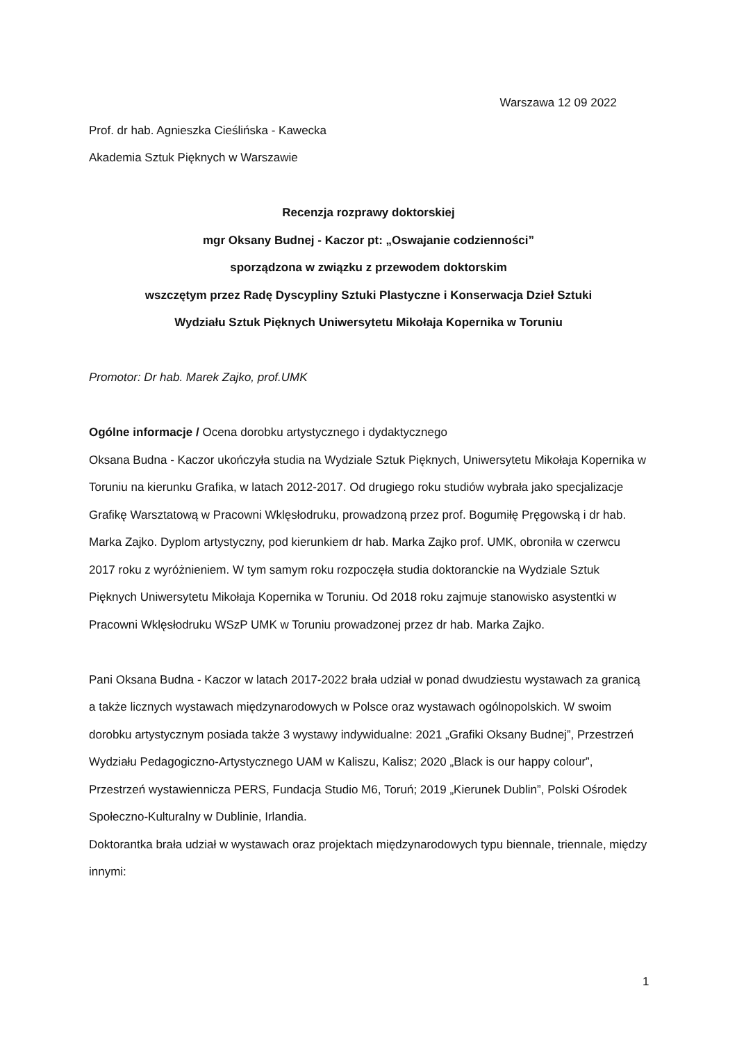Warszawa 12 09 2022
Prof. dr hab. Agnieszka Cieślińska - Kawecka
Akademia Sztuk Pięknych w Warszawie
Recenzja rozprawy doktorskiej
mgr Oksany Budnej - Kaczor pt: „Oswajanie codzienności”
sporządzona w związku z przewodem doktorskim
wszczętym przez Radę Dyscypliny Sztuki Plastyczne i Konserwacja Dzieł Sztuki
Wydziału Sztuk Pięknych Uniwersytetu Mikołaja Kopernika w Toruniu
Promotor: Dr hab. Marek Zajko, prof.UMK
Ogólne informacje / Ocena dorobku artystycznego i dydaktycznego
Oksana Budna - Kaczor ukończyła studia na Wydziale Sztuk Pięknych, Uniwersytetu Mikołaja Kopernika w Toruniu na kierunku Grafika, w latach 2012-2017. Od drugiego roku studiów wybrała jako specjalizacje Grafikę Warsztatową w Pracowni Wklęsłodruku, prowadzoną przez prof. Bogumiłę Pręgowską i dr hab. Marka Zajko. Dyplom artystyczny, pod kierunkiem dr hab. Marka Zajko prof. UMK, obroniła w czerwcu 2017 roku z wyróżnieniem. W tym samym roku rozpoczęła studia doktoranckie na Wydziale Sztuk Pięknych Uniwersytetu Mikołaja Kopernika w Toruniu. Od 2018 roku zajmuje stanowisko asystentki w Pracowni Wklęsłodruku WSzP UMK w Toruniu prowadzonej przez dr hab. Marka Zajko.
Pani Oksana Budna - Kaczor w latach 2017-2022 brała udział w ponad dwudziestu wystawach za granicą a także licznych wystawach międzynarodowych w Polsce oraz wystawach ogólnopolskich. W swoim dorobku artystycznym posiada także 3 wystawy indywidualne: 2021 „Grafiki Oksany Budnej”, Przestrzeń Wydziału Pedagogiczno-Artystycznego UAM w Kaliszu, Kalisz; 2020 „Black is our happy colour”, Przestrzeń wystawiennicza PERS, Fundacja Studio M6, Toruń; 2019 „Kierunek Dublin”, Polski Ośrodek Społeczno-Kulturalny w Dublinie, Irlandia.
Doktorantka brała udział w wystawach oraz projektach międzynarodowych typu biennale, triennale, między innymi:
1